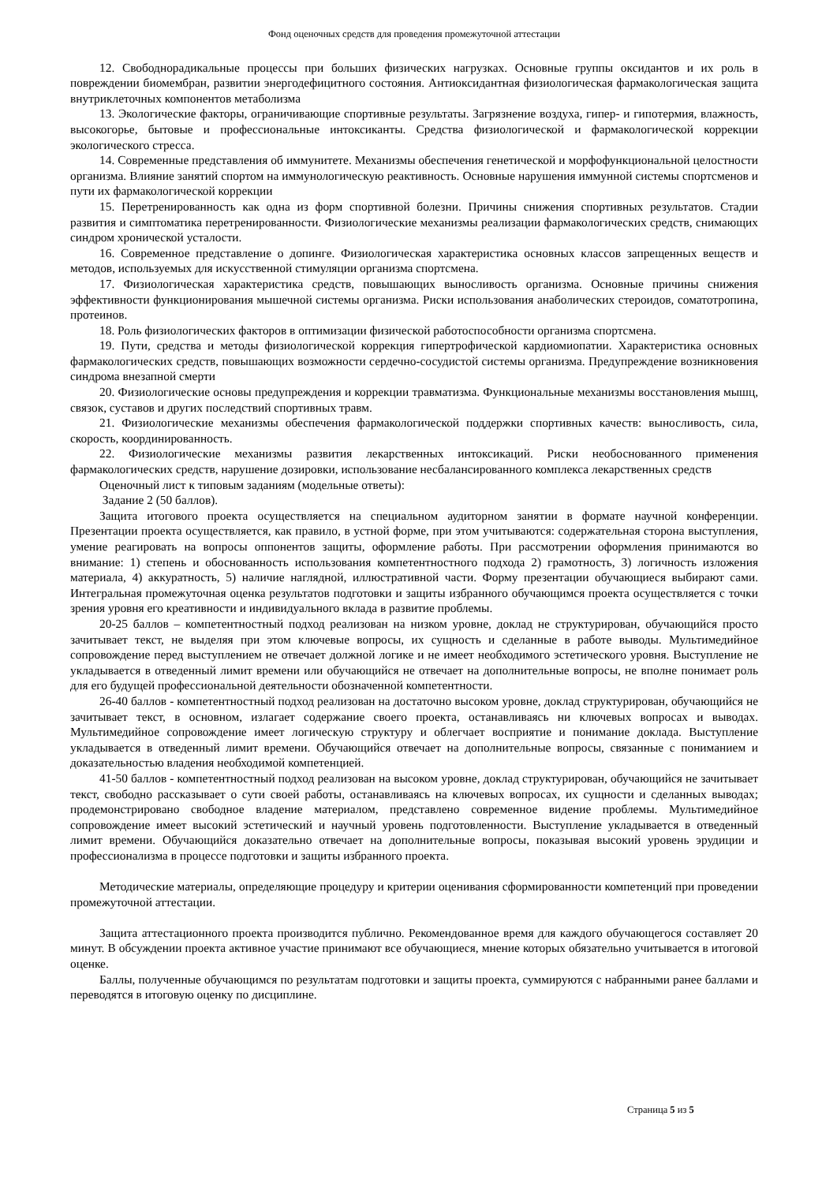Фонд оценочных средств для проведения промежуточной аттестации
12. Свободнорадикальные процессы при больших физических нагрузках. Основные группы оксидантов и их роль в повреждении биомембран, развитии энергодефицитного состояния. Антиоксидантная физиологическая фармакологическая защита внутриклеточных компонентов метаболизма
13. Экологические факторы, ограничивающие спортивные результаты. Загрязнение воздуха, гипер- и гипотермия, влажность, высокогорье, бытовые и профессиональные интоксиканты. Средства физиологической и фармакологической коррекции экологического стресса.
14. Современные представления об иммунитете. Механизмы обеспечения генетической и морфофункциональной целостности организма. Влияние занятий спортом на иммунологическую реактивность. Основные нарушения иммунной системы спортсменов и пути их фармакологической коррекции
15. Перетренированность как одна из форм спортивной болезни. Причины снижения спортивных результатов. Стадии развития и симптоматика перетренированности. Физиологические механизмы реализации фармакологических средств, снимающих синдром хронической усталости.
16. Современное представление о допинге. Физиологическая характеристика основных классов запрещенных веществ и методов, используемых для искусственной стимуляции организма спортсмена.
17. Физиологическая характеристика средств, повышающих выносливость организма. Основные причины снижения эффективности функционирования мышечной системы организма. Риски использования анаболических стероидов, соматотропина, протеинов.
18. Роль физиологических факторов в оптимизации физической работоспособности организма спортсмена.
19. Пути, средства и методы физиологической коррекция гипертрофической кардиомиопатии. Характеристика основных фармакологических средств, повышающих возможности сердечно-сосудистой системы организма. Предупреждение возникновения синдрома внезапной смерти
20. Физиологические основы предупреждения и коррекции травматизма. Функциональные механизмы восстановления мышц, связок, суставов и других последствий спортивных травм.
21. Физиологические механизмы обеспечения фармакологической поддержки спортивных качеств: выносливость, сила, скорость, координированность.
22. Физиологические механизмы развития лекарственных интоксикаций. Риски необоснованного применения фармакологических средств, нарушение дозировки, использование несбалансированного комплекса лекарственных средств
Оценочный лист к типовым заданиям (модельные ответы):
Задание 2 (50 баллов).
Защита итогового проекта осуществляется на специальном аудиторном занятии в формате научной конференции. Презентации проекта осуществляется, как правило, в устной форме, при этом учитываются: содержательная сторона выступления, умение реагировать на вопросы оппонентов защиты, оформление работы. При рассмотрении оформления принимаются во внимание: 1) степень и обоснованность использования компетентностного подхода 2) грамотность, 3) логичность изложения материала, 4) аккуратность, 5) наличие наглядной, иллюстративной части. Форму презентации обучающиеся выбирают сами. Интегральная промежуточная оценка результатов подготовки и защиты избранного обучающимся проекта осуществляется с точки зрения уровня его креативности и индивидуального вклада в развитие проблемы.
20-25 баллов – компетентностный подход реализован на низком уровне, доклад не структурирован, обучающийся просто зачитывает текст, не выделяя при этом ключевые вопросы, их сущность и сделанные в работе выводы. Мультимедийное сопровождение перед выступлением не отвечает должной логике и не имеет необходимого эстетического уровня. Выступление не укладывается в отведенный лимит времени или обучающийся не отвечает на дополнительные вопросы, не вполне понимает роль для его будущей профессиональной деятельности обозначенной компетентности.
26-40 баллов - компетентностный подход реализован на достаточно высоком уровне, доклад структурирован, обучающийся не зачитывает текст, в основном, излагает содержание своего проекта, останавливаясь ни ключевых вопросах и выводах. Мультимедийное сопровождение имеет логическую структуру и облегчает восприятие и понимание доклада. Выступление укладывается в отведенный лимит времени. Обучающийся отвечает на дополнительные вопросы, связанные с пониманием и доказательностью владения необходимой компетенцией.
41-50 баллов - компетентностный подход реализован на высоком уровне, доклад структурирован, обучающийся не зачитывает текст, свободно рассказывает о сути своей работы, останавливаясь на ключевых вопросах, их сущности и сделанных выводах; продемонстрировано свободное владение материалом, представлено современное видение проблемы. Мультимедийное сопровождение имеет высокий эстетический и научный уровень подготовленности. Выступление укладывается в отведенный лимит времени. Обучающийся доказательно отвечает на дополнительные вопросы, показывая высокий уровень эрудиции и профессионализма в процессе подготовки и защиты избранного проекта.
Методические материалы, определяющие процедуру и критерии оценивания сформированности компетенций при проведении промежуточной аттестации.
Защита аттестационного проекта производится публично. Рекомендованное время для каждого обучающегося составляет 20 минут. В обсуждении проекта активное участие принимают все обучающиеся, мнение которых обязательно учитывается в итоговой оценке.
Баллы, полученные обучающимся по результатам подготовки и защиты проекта, суммируются с набранными ранее баллами и переводятся в итоговую оценку по дисциплине.
Страница 5 из 5